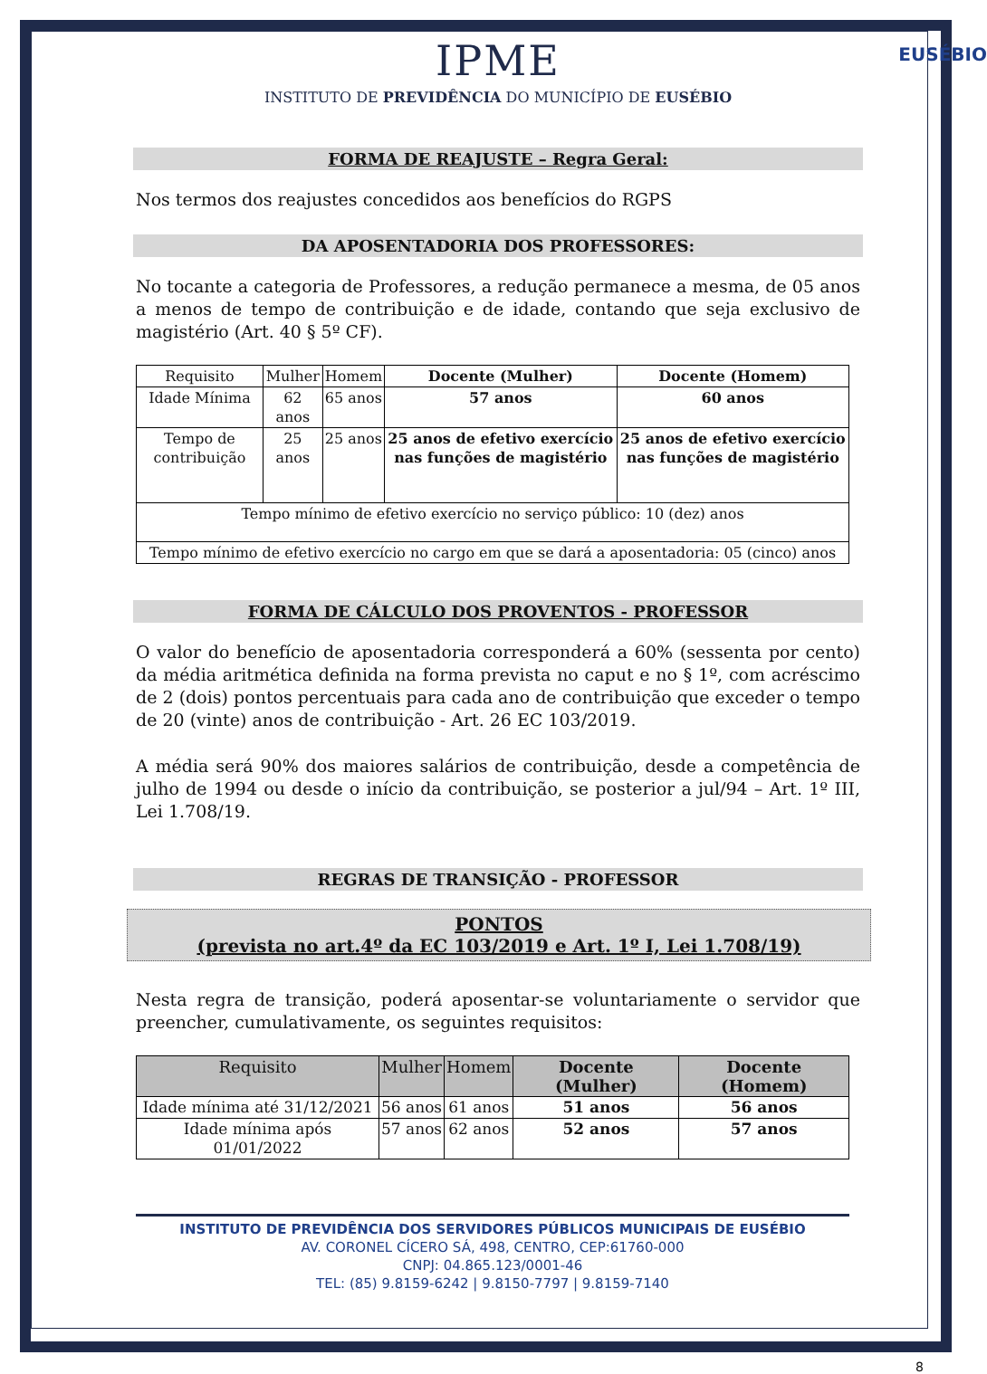EUSÉBIO
IPME
INSTITUTO DE PREVIDÊNCIA DO MUNICÍPIO DE EUSÉBIO
FORMA DE REAJUSTE – Regra Geral:
Nos termos dos reajustes concedidos aos benefícios do RGPS
DA APOSENTADORIA DOS PROFESSORES:
No tocante a categoria de Professores, a redução permanece a mesma, de 05 anos a menos de tempo de contribuição e de idade, contando que seja exclusivo de magistério (Art. 40 § 5º CF).
| Requisito | Mulher | Homem | Docente (Mulher) | Docente (Homem) |
| --- | --- | --- | --- | --- |
| Idade Mínima | 62 anos | 65 anos | 57 anos | 60 anos |
| Tempo de contribuição | 25 anos | 25 anos | 25 anos de efetivo exercício nas funções de magistério | 25 anos de efetivo exercício nas funções de magistério |
| Tempo mínimo de efetivo exercício no serviço público: 10 (dez) anos | | | | |
| Tempo mínimo de efetivo exercício no cargo em que se dará a aposentadoria: 05 (cinco) anos | | | | |
FORMA DE CÁLCULO DOS PROVENTOS - PROFESSOR
O valor do benefício de aposentadoria corresponderá a 60% (sessenta por cento) da média aritmética definida na forma prevista no caput e no § 1º, com acréscimo de 2 (dois) pontos percentuais para cada ano de contribuição que exceder o tempo de 20 (vinte) anos de contribuição - Art. 26 EC 103/2019.
A média será 90% dos maiores salários de contribuição, desde a competência de julho de 1994 ou desde o início da contribuição, se posterior a jul/94 – Art. 1º III, Lei 1.708/19.
REGRAS DE TRANSIÇÃO - PROFESSOR
PONTOS
(prevista no art.4º da EC 103/2019 e Art. 1º I, Lei 1.708/19)
Nesta regra de transição, poderá aposentar-se voluntariamente o servidor que preencher, cumulativamente, os seguintes requisitos:
| Requisito | Mulher | Homem | Docente (Mulher) | Docente (Homem) |
| --- | --- | --- | --- | --- |
| Idade mínima até 31/12/2021 | 56 anos | 61 anos | 51 anos | 56 anos |
| Idade mínima após 01/01/2022 | 57 anos | 62 anos | 52 anos | 57 anos |
INSTITUTO DE PREVIDÊNCIA DOS SERVIDORES PÚBLICOS MUNICIPAIS DE EUSÉBIO
AV. CORONEL CÍCERO SÁ, 498, CENTRO, CEP:61760-000
CNPJ: 04.865.123/0001-46
TEL: (85) 9.8159-6242 | 9.8150-7797 | 9.8159-7140
8